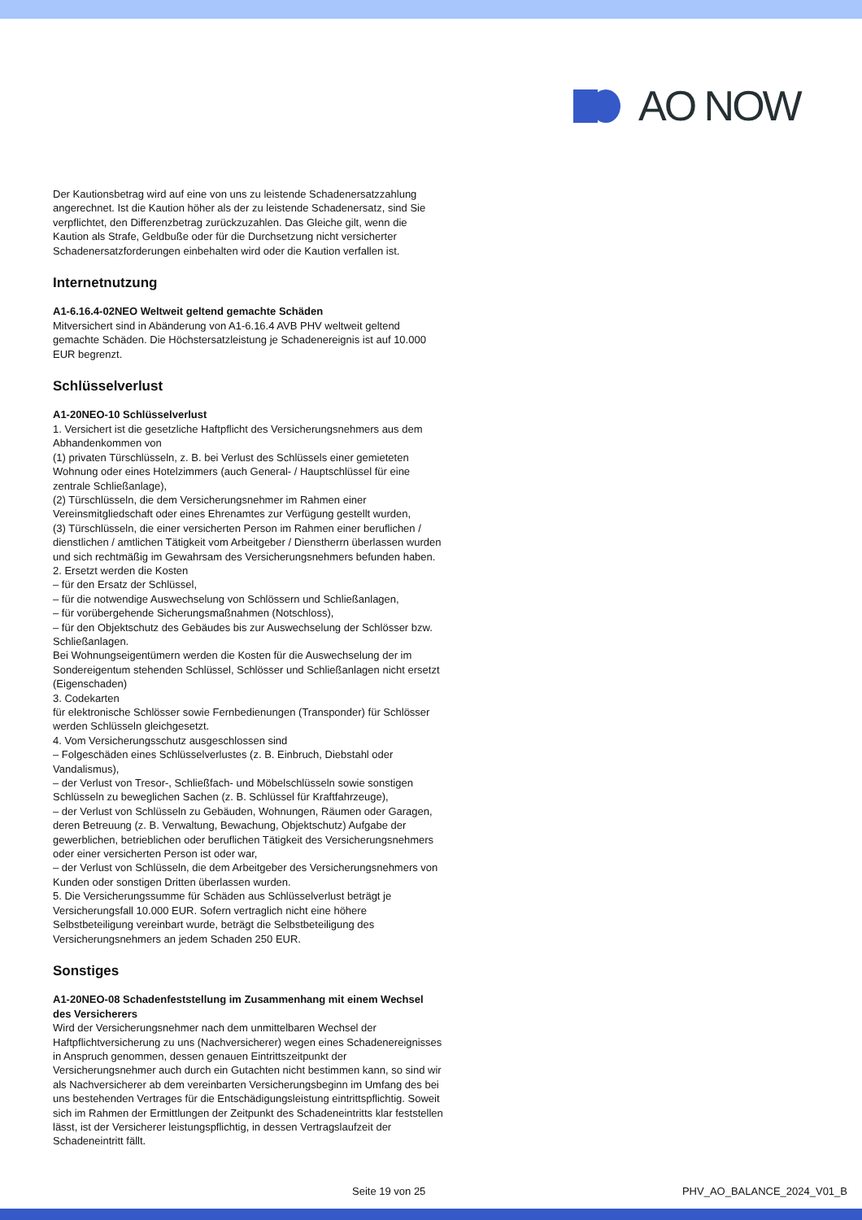AO NOW
Der Kautionsbetrag wird auf eine von uns zu leistende Schadenersatzzahlung angerechnet. Ist die Kaution höher als der zu leistende Schadenersatz, sind Sie verpflichtet, den Differenzbetrag zurückzuzahlen. Das Gleiche gilt, wenn die Kaution als Strafe, Geldbuße oder für die Durchsetzung nicht versicherter Schadenersatzforderungen einbehalten wird oder die Kaution verfallen ist.
Internetnutzung
A1-6.16.4-02NEO Weltweit geltend gemachte Schäden
Mitversichert sind in Abänderung von A1-6.16.4 AVB PHV weltweit geltend gemachte Schäden. Die Höchstersatzleistung je Schadenereignis ist auf 10.000 EUR begrenzt.
Schlüsselverlust
A1-20NEO-10 Schlüsselverlust
1. Versichert ist die gesetzliche Haftpflicht des Versicherungsnehmers aus dem Abhandenkommen von
(1) privaten Türschlüsseln, z. B. bei Verlust des Schlüssels einer gemieteten Wohnung oder eines Hotelzimmers (auch General- / Hauptschlüssel für eine zentrale Schließanlage),
(2) Türschlüsseln, die dem Versicherungsnehmer im Rahmen einer Vereinsmitgliedschaft oder eines Ehrenamtes zur Verfügung gestellt wurden,
(3) Türschlüsseln, die einer versicherten Person im Rahmen einer beruflichen / dienstlichen / amtlichen Tätigkeit vom Arbeitgeber / Dienstherrn überlassen wurden und sich rechtmäßig im Gewahrsam des Versicherungsnehmers befunden haben.
2. Ersetzt werden die Kosten
– für den Ersatz der Schlüssel,
– für die notwendige Auswechselung von Schlössern und Schließanlagen,
– für vorübergehende Sicherungsmaßnahmen (Notschloss),
– für den Objektschutz des Gebäudes bis zur Auswechselung der Schlösser bzw. Schließanlagen.
Bei Wohnungseigentümern werden die Kosten für die Auswechselung der im Sondereigentum stehenden Schlüssel, Schlösser und Schließanlagen nicht ersetzt (Eigenschaden)
3. Codekarten
für elektronische Schlösser sowie Fernbedienungen (Transponder) für Schlösser werden Schlüsseln gleichgesetzt.
4. Vom Versicherungsschutz ausgeschlossen sind
– Folgeschäden eines Schlüsselverlustes (z. B. Einbruch, Diebstahl oder Vandalismus),
– der Verlust von Tresor-, Schließfach- und Möbelschlüsseln sowie sonstigen Schlüsseln zu beweglichen Sachen (z. B. Schlüssel für Kraftfahrzeuge),
– der Verlust von Schlüsseln zu Gebäuden, Wohnungen, Räumen oder Garagen, deren Betreuung (z. B. Verwaltung, Bewachung, Objektschutz) Aufgabe der gewerblichen, betrieblichen oder beruflichen Tätigkeit des Versicherungsnehmers oder einer versicherten Person ist oder war,
– der Verlust von Schlüsseln, die dem Arbeitgeber des Versicherungsnehmers von Kunden oder sonstigen Dritten überlassen wurden.
5. Die Versicherungssumme für Schäden aus Schlüsselverlust beträgt je Versicherungsfall 10.000 EUR. Sofern vertraglich nicht eine höhere Selbstbeteiligung vereinbart wurde, beträgt die Selbstbeteiligung des Versicherungsnehmers an jedem Schaden 250 EUR.
Sonstiges
A1-20NEO-08 Schadenfeststellung im Zusammenhang mit einem Wechsel des Versicherers
Wird der Versicherungsnehmer nach dem unmittelbaren Wechsel der Haftpflichtversicherung zu uns (Nachversicherer) wegen eines Schadenereignisses in Anspruch genommen, dessen genauen Eintrittszeitpunkt der Versicherungsnehmer auch durch ein Gutachten nicht bestimmen kann, so sind wir als Nachversicherer ab dem vereinbarten Versicherungsbeginn im Umfang des bei uns bestehenden Vertrages für die Entschädigungsleistung eintrittspflichtig. Soweit sich im Rahmen der Ermittlungen der Zeitpunkt des Schadeneintritts klar feststellen lässt, ist der Versicherer leistungspflichtig, in dessen Vertragslaufzeit der Schadeneintritt fällt.
Seite 19 von 25 PHV_AO_BALANCE_2024_V01_B